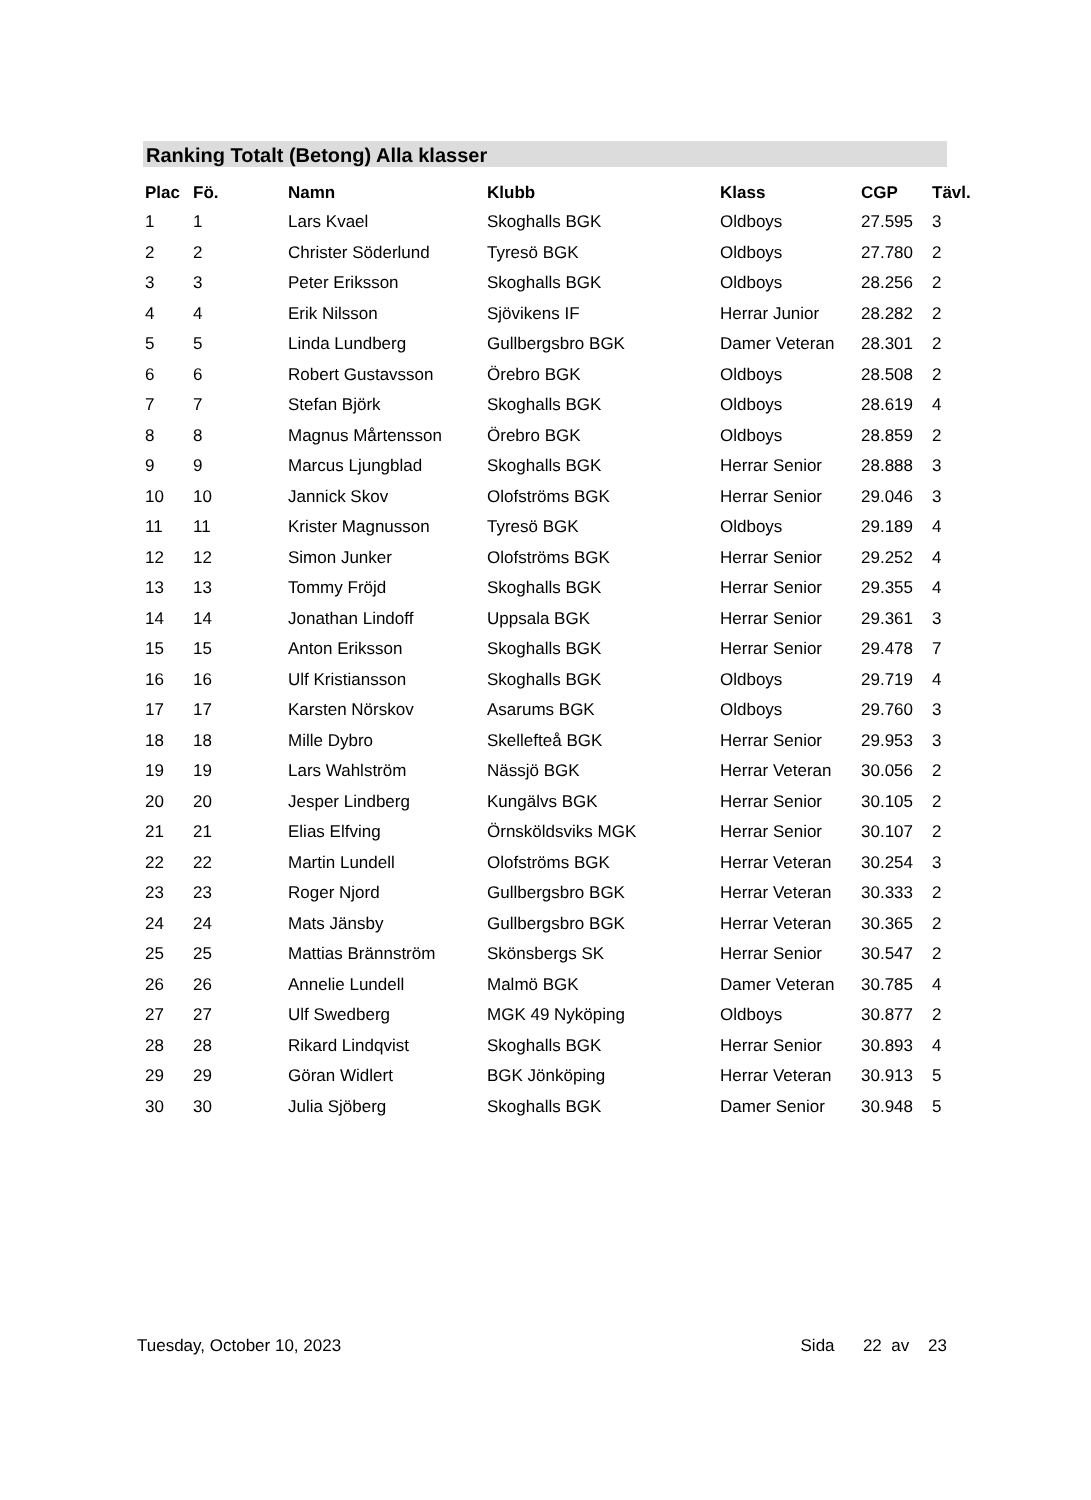Ranking Totalt (Betong) Alla klasser
| Plac | Fö. | Namn | Klubb | Klass | CGP | Tävl. |
| --- | --- | --- | --- | --- | --- | --- |
| 1 | 1 | Lars Kvael | Skoghalls BGK | Oldboys | 27.595 | 3 |
| 2 | 2 | Christer Söderlund | Tyresö BGK | Oldboys | 27.780 | 2 |
| 3 | 3 | Peter Eriksson | Skoghalls BGK | Oldboys | 28.256 | 2 |
| 4 | 4 | Erik Nilsson | Sjövikens IF | Herrar Junior | 28.282 | 2 |
| 5 | 5 | Linda Lundberg | Gullbergsbro BGK | Damer Veteran | 28.301 | 2 |
| 6 | 6 | Robert Gustavsson | Örebro BGK | Oldboys | 28.508 | 2 |
| 7 | 7 | Stefan Björk | Skoghalls BGK | Oldboys | 28.619 | 4 |
| 8 | 8 | Magnus Mårtensson | Örebro BGK | Oldboys | 28.859 | 2 |
| 9 | 9 | Marcus Ljungblad | Skoghalls BGK | Herrar Senior | 28.888 | 3 |
| 10 | 10 | Jannick Skov | Olofströms BGK | Herrar Senior | 29.046 | 3 |
| 11 | 11 | Krister Magnusson | Tyresö BGK | Oldboys | 29.189 | 4 |
| 12 | 12 | Simon Junker | Olofströms BGK | Herrar Senior | 29.252 | 4 |
| 13 | 13 | Tommy Fröjd | Skoghalls BGK | Herrar Senior | 29.355 | 4 |
| 14 | 14 | Jonathan Lindoff | Uppsala BGK | Herrar Senior | 29.361 | 3 |
| 15 | 15 | Anton Eriksson | Skoghalls BGK | Herrar Senior | 29.478 | 7 |
| 16 | 16 | Ulf Kristiansson | Skoghalls BGK | Oldboys | 29.719 | 4 |
| 17 | 17 | Karsten Nörskov | Asarums BGK | Oldboys | 29.760 | 3 |
| 18 | 18 | Mille Dybro | Skellefteå BGK | Herrar Senior | 29.953 | 3 |
| 19 | 19 | Lars Wahlström | Nässjö BGK | Herrar Veteran | 30.056 | 2 |
| 20 | 20 | Jesper Lindberg | Kungälvs BGK | Herrar Senior | 30.105 | 2 |
| 21 | 21 | Elias Elfving | Örnsköldsviks MGK | Herrar Senior | 30.107 | 2 |
| 22 | 22 | Martin Lundell | Olofströms BGK | Herrar Veteran | 30.254 | 3 |
| 23 | 23 | Roger Njord | Gullbergsbro BGK | Herrar Veteran | 30.333 | 2 |
| 24 | 24 | Mats Jänsby | Gullbergsbro BGK | Herrar Veteran | 30.365 | 2 |
| 25 | 25 | Mattias Brännström | Skönsbergs SK | Herrar Senior | 30.547 | 2 |
| 26 | 26 | Annelie Lundell | Malmö BGK | Damer Veteran | 30.785 | 4 |
| 27 | 27 | Ulf Swedberg | MGK 49 Nyköping | Oldboys | 30.877 | 2 |
| 28 | 28 | Rikard Lindqvist | Skoghalls BGK | Herrar Senior | 30.893 | 4 |
| 29 | 29 | Göran Widlert | BGK Jönköping | Herrar Veteran | 30.913 | 5 |
| 30 | 30 | Julia Sjöberg | Skoghalls BGK | Damer Senior | 30.948 | 5 |
Tuesday, October 10, 2023 Sida 22 av 23